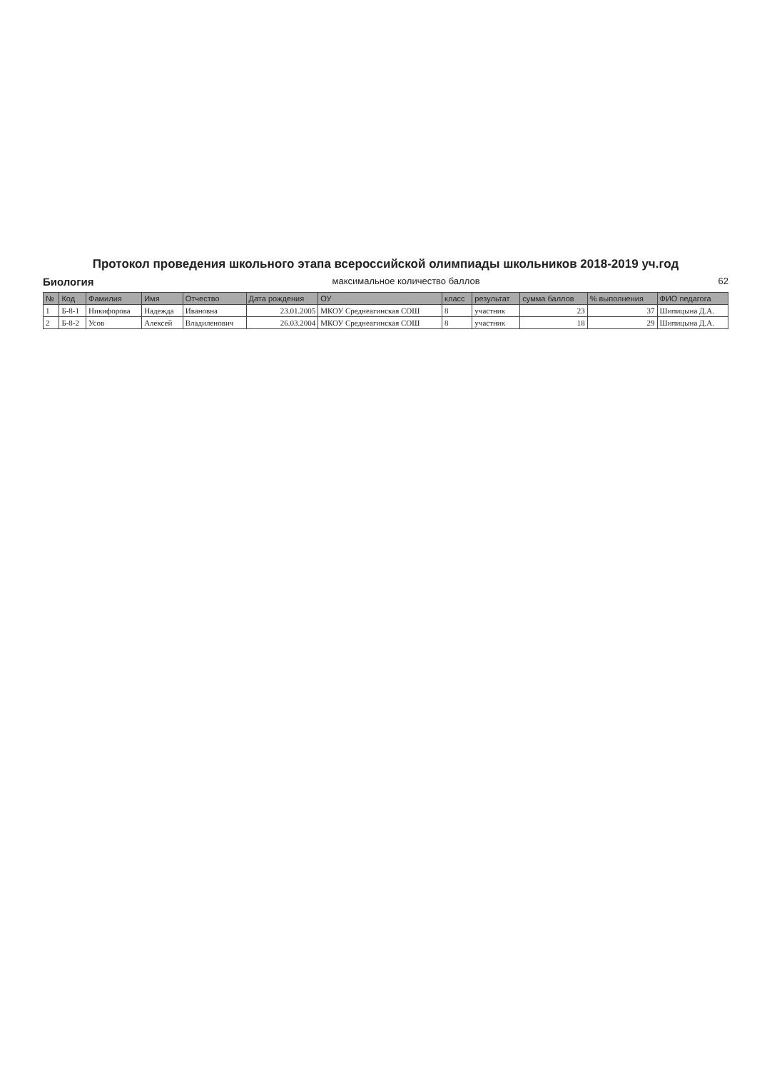Протокол проведения школьного этапа всероссийской олимпиады школьников 2018-2019 уч.год
Биология максимальное количество баллов 62
| № | Код | Фамилия | Имя | Отчество | Дата рождения | ОУ | класс | результат | сумма баллов | % выполнения | ФИО педагога |
| --- | --- | --- | --- | --- | --- | --- | --- | --- | --- | --- | --- |
| 1 | Б-8-1 | Никифорова | Надежда | Ивановна | 23.01.2005 | МКОУ Среднеагинская СОШ | 8 | участник | 23 | 37 | Шипицына Д.А. |
| 2 | Б-8-2 | Усов | Алексей | Владиленович | 26.03.2004 | МКОУ Среднеагинская СОШ | 8 | участник | 18 | 29 | Шипицына Д.А. |